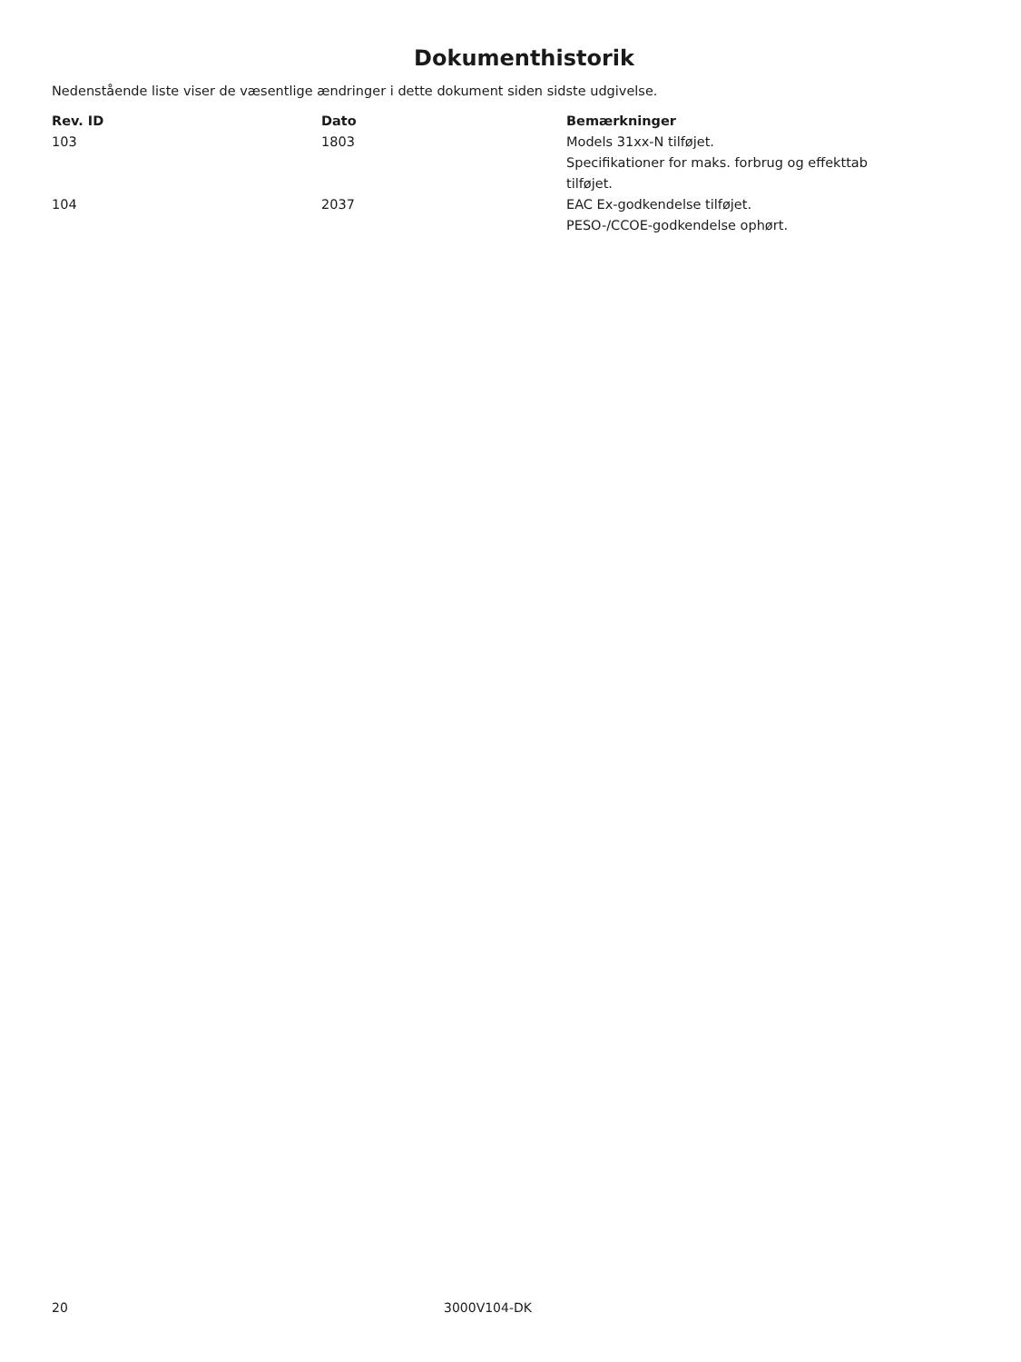Dokumenthistorik
Nedenstående liste viser de væsentlige ændringer i dette dokument siden sidste udgivelse.
| Rev. ID | Dato | Bemærkninger |
| --- | --- | --- |
| 103 | 1803 | Models 31xx-N tilføjet. Specifikationer for maks. forbrug og effekttab tilføjet. |
| 104 | 2037 | EAC Ex-godkendelse tilføjet. PESO-/CCOE-godkendelse ophørt. |
20 3000V104-DK